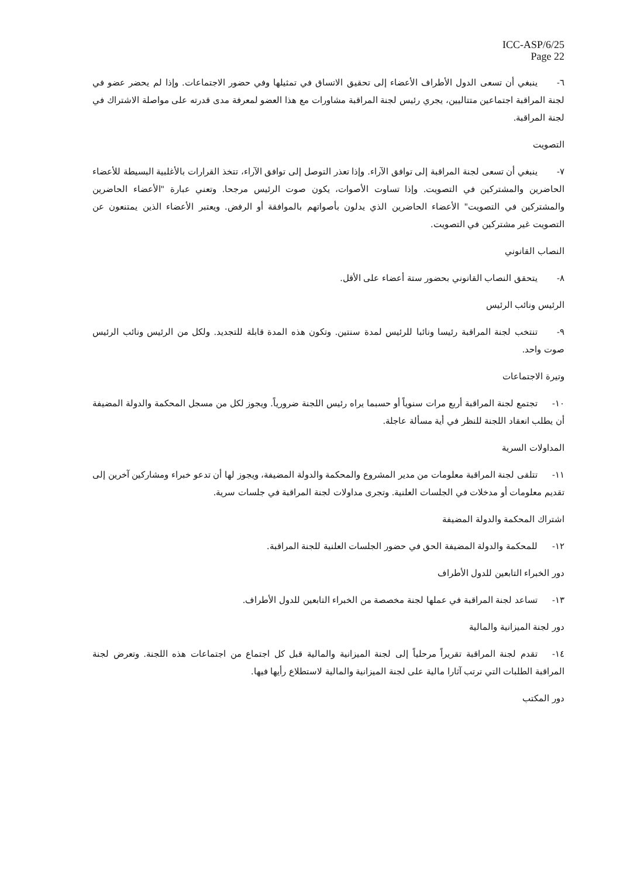ICC-ASP/6/25
Page 22
٦- ينبغي أن تسعى الدول الأطراف الأعضاء إلى تحقيق الاتساق في تمثيلها وفي حضور الاجتماعات. وإذا لم يحضر عضو في لجنة المراقبة اجتماعين متتاليين، يجري رئيس لجنة المراقبة مشاورات مع هذا العضو لمعرفة مدى قدرته على مواصلة الاشتراك في لجنة المراقبة.
التصويت
٧- ينبغي أن تسعى لجنة المراقبة إلى توافق الآراء. وإذا تعذر التوصل إلى توافق الآراء، تتخذ القرارات بالأغلبية البسيطة للأعضاء الحاضرين والمشتركين في التصويت. وإذا تساوت الأصوات، يكون صوت الرئيس مرجحا. وتعني عبارة "الأعضاء الحاضرين والمشتركين في التصويت" الأعضاء الحاضرين الذي يدلون بأصواتهم بالموافقة أو الرفض. ويعتبر الأعضاء الذين يمتنعون عن التصويت غير مشتركين في التصويت.
النصاب القانوني
٨- يتحقق النصاب القانوني بحضور ستة أعضاء على الأقل.
الرئيس ونائب الرئيس
٩- تنتخب لجنة المراقبة رئيسا ونائبا للرئيس لمدة سنتين. وتكون هذه المدة قابلة للتجديد. ولكل من الرئيس ونائب الرئيس صوت واحد.
وتيرة الاجتماعات
١٠- تجتمع لجنة المراقبة أربع مرات سنوياً أو حسبما يراه رئيس اللجنة ضرورياً. ويجوز لكل من مسجل المحكمة والدولة المضيفة أن يطلب انعقاد اللجنة للنظر في أية مسألة عاجلة.
المداولات السرية
١١- تتلقى لجنة المراقبة معلومات من مدير المشروع والمحكمة والدولة المضيفة، ويجوز لها أن تدعو خبراء ومشاركين آخرين إلى تقديم معلومات أو مدخلات في الجلسات العلنية. وتجرى مداولات لجنة المراقبة في جلسات سرية.
اشتراك المحكمة والدولة المضيفة
١٢- للمحكمة والدولة المضيفة الحق في حضور الجلسات العلنية للجنة المراقبة.
دور الخبراء التابعين للدول الأطراف
١٣- تساعد لجنة المراقبة في عملها لجنة مخصصة من الخبراء التابعين للدول الأطراف.
دور لجنة الميزانية والمالية
١٤- تقدم لجنة المراقبة تقريراً مرحلياً إلى لجنة الميزانية والمالية قبل كل اجتماع من اجتماعات هذه اللجنة. وتعرض لجنة المراقبة الطلبات التي ترتب آثارا مالية على لجنة الميزانية والمالية لاستطلاع رأيها فيها.
دور المكتب